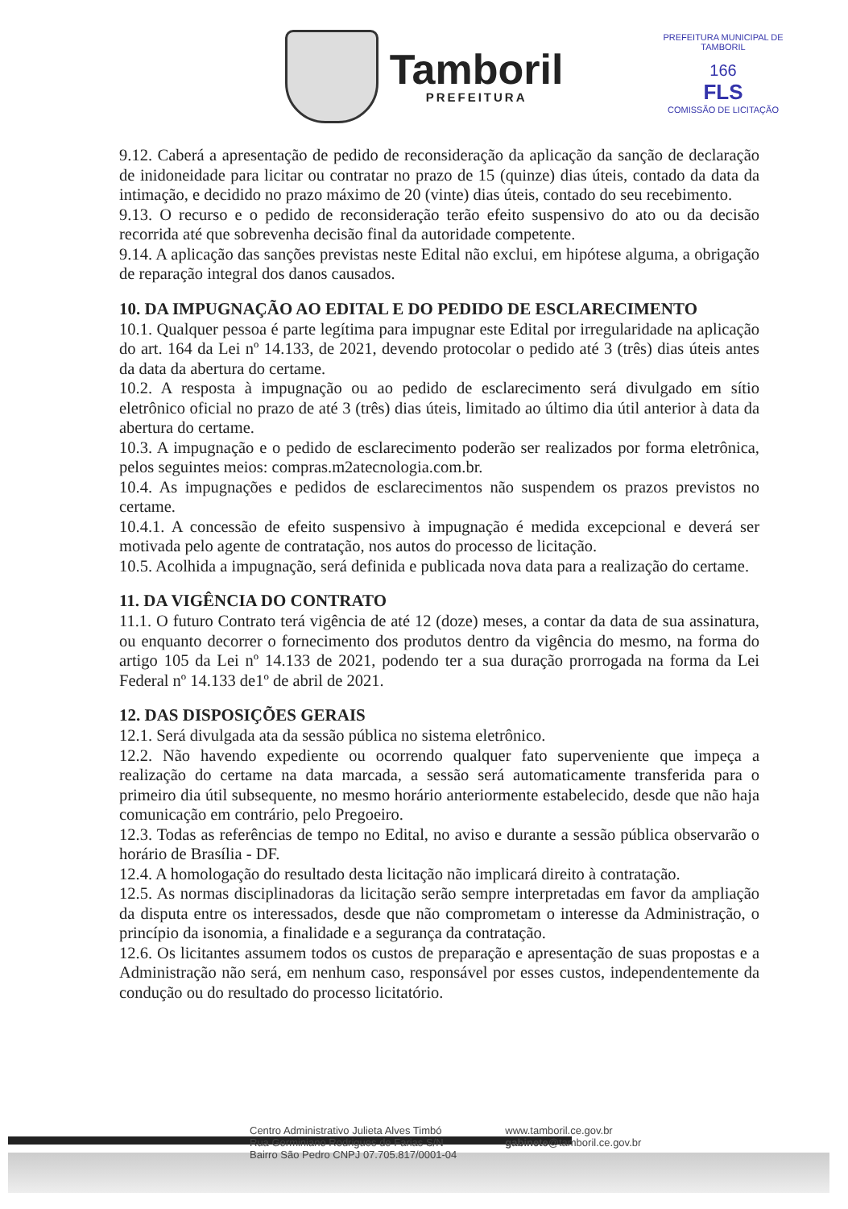Tamboril
PREFEITURA
PREFEITURA MUNICIPAL DE TAMBORIL
166
FLS
COMISSÃO DE LICITAÇÃO
9.12. Caberá a apresentação de pedido de reconsideração da aplicação da sanção de declaração de inidoneidade para licitar ou contratar no prazo de 15 (quinze) dias úteis, contado da data da intimação, e decidido no prazo máximo de 20 (vinte) dias úteis, contado do seu recebimento.
9.13. O recurso e o pedido de reconsideração terão efeito suspensivo do ato ou da decisão recorrida até que sobrevenha decisão final da autoridade competente.
9.14. A aplicação das sanções previstas neste Edital não exclui, em hipótese alguma, a obrigação de reparação integral dos danos causados.
10. DA IMPUGNAÇÃO AO EDITAL E DO PEDIDO DE ESCLARECIMENTO
10.1. Qualquer pessoa é parte legítima para impugnar este Edital por irregularidade na aplicação do art. 164 da Lei nº 14.133, de 2021, devendo protocolar o pedido até 3 (três) dias úteis antes da data da abertura do certame.
10.2. A resposta à impugnação ou ao pedido de esclarecimento será divulgado em sítio eletrônico oficial no prazo de até 3 (três) dias úteis, limitado ao último dia útil anterior à data da abertura do certame.
10.3. A impugnação e o pedido de esclarecimento poderão ser realizados por forma eletrônica, pelos seguintes meios: compras.m2atecnologia.com.br.
10.4. As impugnações e pedidos de esclarecimentos não suspendem os prazos previstos no certame.
10.4.1. A concessão de efeito suspensivo à impugnação é medida excepcional e deverá ser motivada pelo agente de contratação, nos autos do processo de licitação.
10.5. Acolhida a impugnação, será definida e publicada nova data para a realização do certame.
11. DA VIGÊNCIA DO CONTRATO
11.1. O futuro Contrato terá vigência de até 12 (doze) meses, a contar da data de sua assinatura, ou enquanto decorrer o fornecimento dos produtos dentro da vigência do mesmo, na forma do artigo 105 da Lei nº 14.133 de 2021, podendo ter a sua duração prorrogada na forma da Lei Federal nº 14.133 de1º de abril de 2021.
12. DAS DISPOSIÇÕES GERAIS
12.1. Será divulgada ata da sessão pública no sistema eletrônico.
12.2. Não havendo expediente ou ocorrendo qualquer fato superveniente que impeça a realização do certame na data marcada, a sessão será automaticamente transferida para o primeiro dia útil subsequente, no mesmo horário anteriormente estabelecido, desde que não haja comunicação em contrário, pelo Pregoeiro.
12.3. Todas as referências de tempo no Edital, no aviso e durante a sessão pública observarão o horário de Brasília - DF.
12.4. A homologação do resultado desta licitação não implicará direito à contratação.
12.5. As normas disciplinadoras da licitação serão sempre interpretadas em favor da ampliação da disputa entre os interessados, desde que não comprometam o interesse da Administração, o princípio da isonomia, a finalidade e a segurança da contratação.
12.6. Os licitantes assumem todos os custos de preparação e apresentação de suas propostas e a Administração não será, em nenhum caso, responsável por esses custos, independentemente da condução ou do resultado do processo licitatório.
Centro Administrativo Julieta Alves Timbó
Rua Germiniano Rodrigues de Farias S/N
Bairro São Pedro CNPJ 07.705.817/0001-04
www.tamboril.ce.gov.br
gabinete@tamboril.ce.gov.br